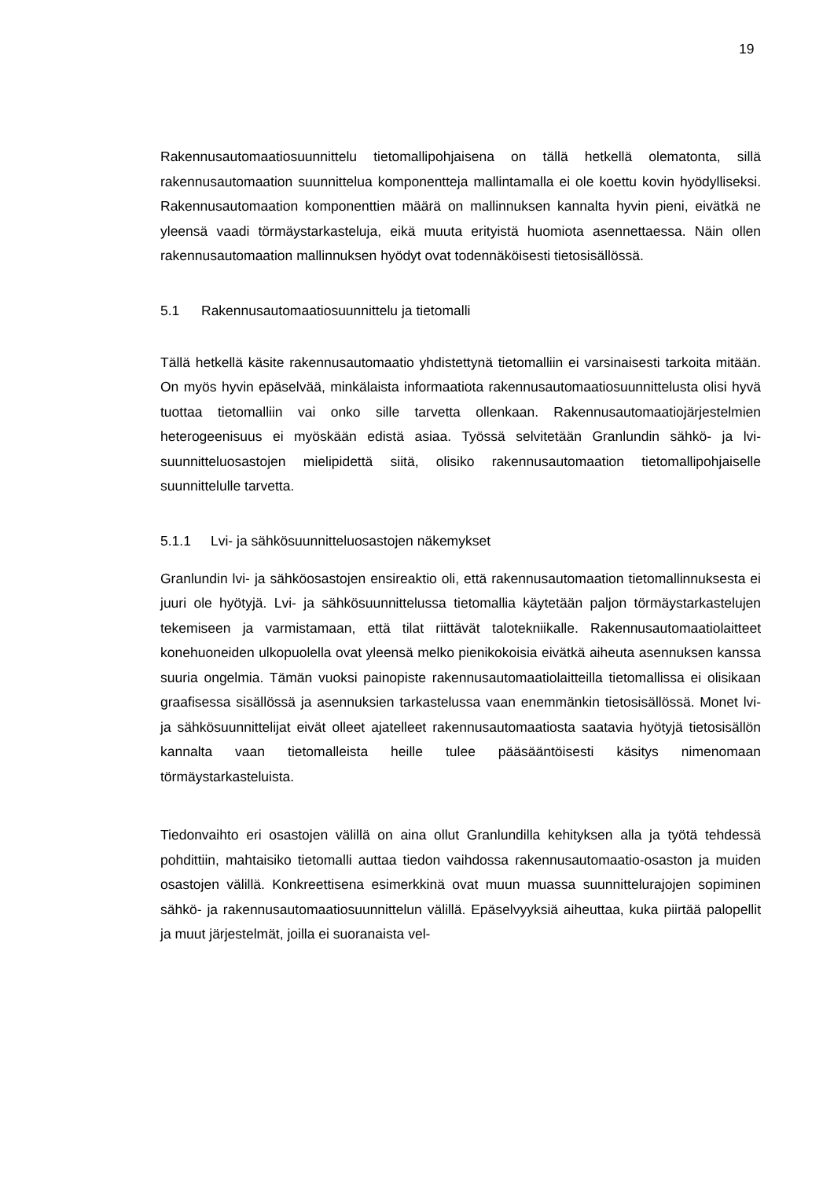19
Rakennusautomaatiosuunnittelu tietomallipohjaisena on tällä hetkellä olematonta, sillä rakennusautomaation suunnittelua komponentteja mallintamalla ei ole koettu kovin hyödylliseksi. Rakennusautomaation komponenttien määrä on mallinnuksen kannalta hyvin pieni, eivätkä ne yleensä vaadi törmäystarkasteluja, eikä muuta erityistä huomiota asennettaessa. Näin ollen rakennusautomaation mallinnuksen hyödyt ovat todennäköisesti tietosisällössä.
5.1 Rakennusautomaatiosuunnittelu ja tietomalli
Tällä hetkellä käsite rakennusautomaatio yhdistettynä tietomalliin ei varsinaisesti tarkoita mitään. On myös hyvin epäselvää, minkälaista informaatiota rakennusautomaatiosuunnittelusta olisi hyvä tuottaa tietomalliin vai onko sille tarvetta ollenkaan. Rakennusautomaatiojärjestelmien heterogeenisuus ei myöskään edistä asiaa. Työssä selvitetään Granlundin sähkö- ja lvi-suunnitteluosastojen mielipidettä siitä, olisiko rakennusautomaation tietomallipohjaiselle suunnittelulle tarvetta.
5.1.1 Lvi- ja sähkösuunnitteluosastojen näkemykset
Granlundin lvi- ja sähköosastojen ensireaktio oli, että rakennusautomaation tietomallinnuksesta ei juuri ole hyötyjä. Lvi- ja sähkösuunnittelussa tietomallia käytetään paljon törmäystarkastelujen tekemiseen ja varmistamaan, että tilat riittävät talotekniikalle. Rakennusautomaatiolaitteet konehuoneiden ulkopuolella ovat yleensä melko pienikokoisia eivätkä aiheuta asennuksen kanssa suuria ongelmia. Tämän vuoksi painopiste rakennusautomaatiolaitteilla tietomallissa ei olisikaan graafisessa sisällössä ja asennuksien tarkastelussa vaan enemmänkin tietosisällössä. Monet lvi- ja sähkösuunnittelijat eivät olleet ajatelleet rakennusautomaatiosta saatavia hyötyjä tietosisällön kannalta vaan tietomalleista heille tulee pääsääntöisesti käsitys nimenomaan törmäystarkasteluista.
Tiedonvaihto eri osastojen välillä on aina ollut Granlundilla kehityksen alla ja työtä tehdessä pohdittiin, mahtaisiko tietomalli auttaa tiedon vaihdossa rakennusautomaatio-osaston ja muiden osastojen välillä. Konkreettisena esimerkkinä ovat muun muassa suunnittelurajojen sopiminen sähkö- ja rakennusautomaatiosuunnittelun välillä. Epäselvyyksiä aiheuttaa, kuka piirtää palopellit ja muut järjestelmät, joilla ei suoranaista vel-